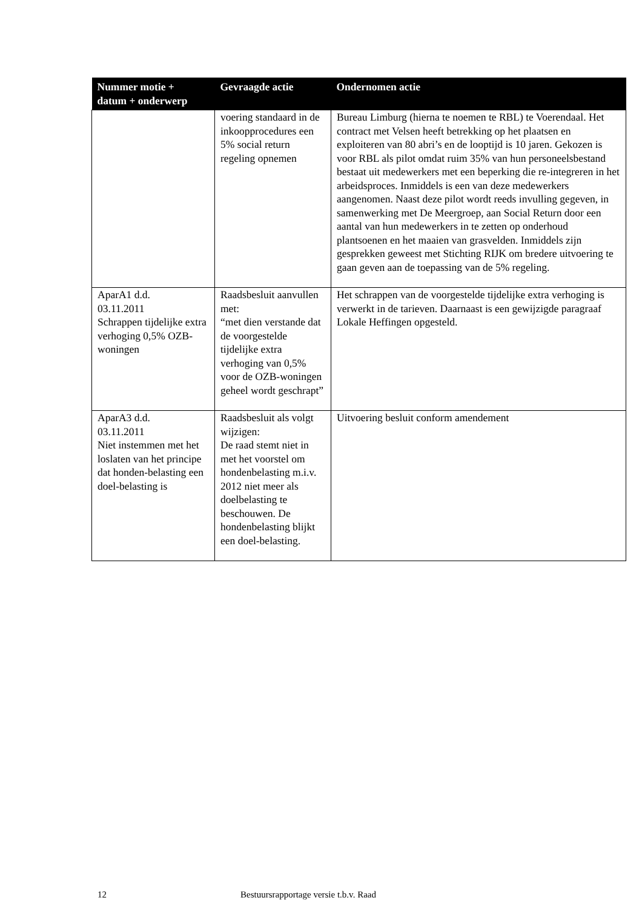| Nummer motie + datum + onderwerp | Gevraagde actie | Ondernomen actie |
| --- | --- | --- |
| | voering standaard in de inkoopprocedures een 5% social return regeling opnemen | Bureau Limburg (hierna te noemen te RBL) te Voerendaal. Het contract met Velsen heeft betrekking op het plaatsen en exploiteren van 80 abri’s en de looptijd is 10 jaren. Gekozen is voor RBL als pilot omdat ruim 35% van hun personeelsbestand bestaat uit medewerkers met een beperking die re-integreren in het arbeidsproces. Inmiddels is een van deze medewerkers aangenomen. Naast deze pilot wordt reeds invulling gegeven, in samenwerking met De Meergroep, aan Social Return door een aantal van hun medewerkers in te zetten op onderhoud plantsoenen en het maaien van grasvelden. Inmiddels zijn gesprekken geweest met Stichting RIJK om bredere uitvoering te gaan geven aan de toepassing van de 5% regeling. |
| AparA1 d.d. 03.11.2011 Schrappen tijdelijke extra verhoging 0,5% OZB-woningen | Raadsbesluit aanvullen met: “met dien verstande dat de voorgestelde tijdelijke extra verhoging van 0,5% voor de OZB-woningen geheel wordt geschrapt” | Het schrappen van de voorgestelde tijdelijke extra verhoging is verwerkt in de tarieven. Daarnaast is een gewijzigde paragraaf Lokale Heffingen opgesteld. |
| AparA3 d.d. 03.11.2011 Niet instemmen met het loslaten van het principe dat honden-belasting een doel-belasting is | Raadsbesluit als volgt wijzigen: De raad stemt niet in met het voorstel om hondenbelasting m.i.v. 2012 niet meer als doelbelasting te beschouwen. De hondenbelasting blijkt een doel-belasting. | Uitvoering besluit conform amendement |
12 Bestuursrapportage versie t.b.v. Raad